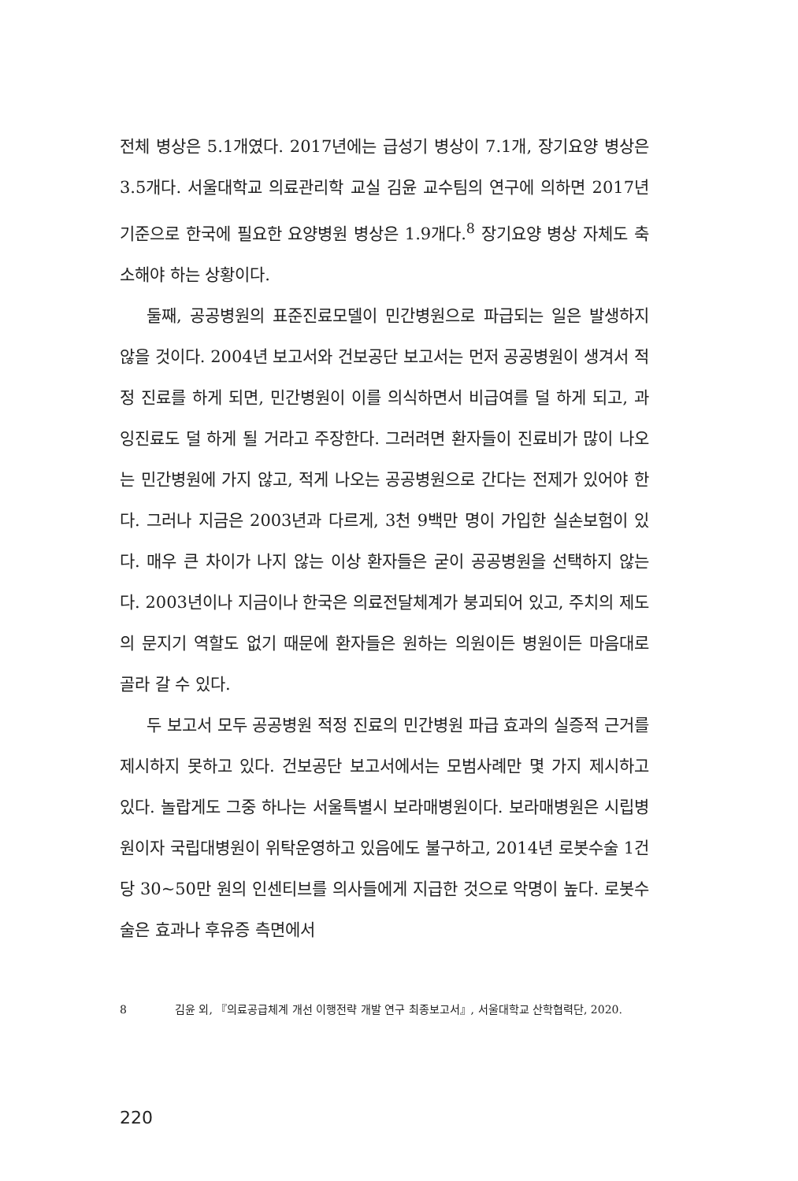전체 병상은 5.1개였다. 2017년에는 급성기 병상이 7.1개, 장기요양 병상은 3.5개다. 서울대학교 의료관리학 교실 김윤 교수팀의 연구에 의하면 2017년 기준으로 한국에 필요한 요양병원 병상은 1.9개다.<sup>8</sup> 장기요양 병상 자체도 축소해야 하는 상황이다.
둘째, 공공병원의 표준진료모델이 민간병원으로 파급되는 일은 발생하지 않을 것이다. 2004년 보고서와 건보공단 보고서는 먼저 공공병원이 생겨서 적정 진료를 하게 되면, 민간병원이 이를 의식하면서 비급여를 덜 하게 되고, 과잉진료도 덜 하게 될 거라고 주장한다. 그러려면 환자들이 진료비가 많이 나오는 민간병원에 가지 않고, 적게 나오는 공공병원으로 간다는 전제가 있어야 한다. 그러나 지금은 2003년과 다르게, 3천 9백만 명이 가입한 실손보험이 있다. 매우 큰 차이가 나지 않는 이상 환자들은 굳이 공공병원을 선택하지 않는다. 2003년이나 지금이나 한국은 의료전달체계가 붕괴되어 있고, 주치의 제도의 문지기 역할도 없기 때문에 환자들은 원하는 의원이든 병원이든 마음대로 골라 갈 수 있다.
두 보고서 모두 공공병원 적정 진료의 민간병원 파급 효과의 실증적 근거를 제시하지 못하고 있다. 건보공단 보고서에서는 모범사례만 몇 가지 제시하고 있다. 놀랍게도 그중 하나는 서울특별시 보라매병원이다. 보라매병원은 시립병원이자 국립대병원이 위탁운영하고 있음에도 불구하고, 2014년 로봇수술 1건당 30~50만 원의 인센티브를 의사들에게 지급한 것으로 악명이 높다. 로봇수술은 효과나 후유증 측면에서
8 김윤 외, 『의료공급체계 개선 이행전략 개발 연구 최종보고서』, 서울대학교 산학협력단, 2020.
220